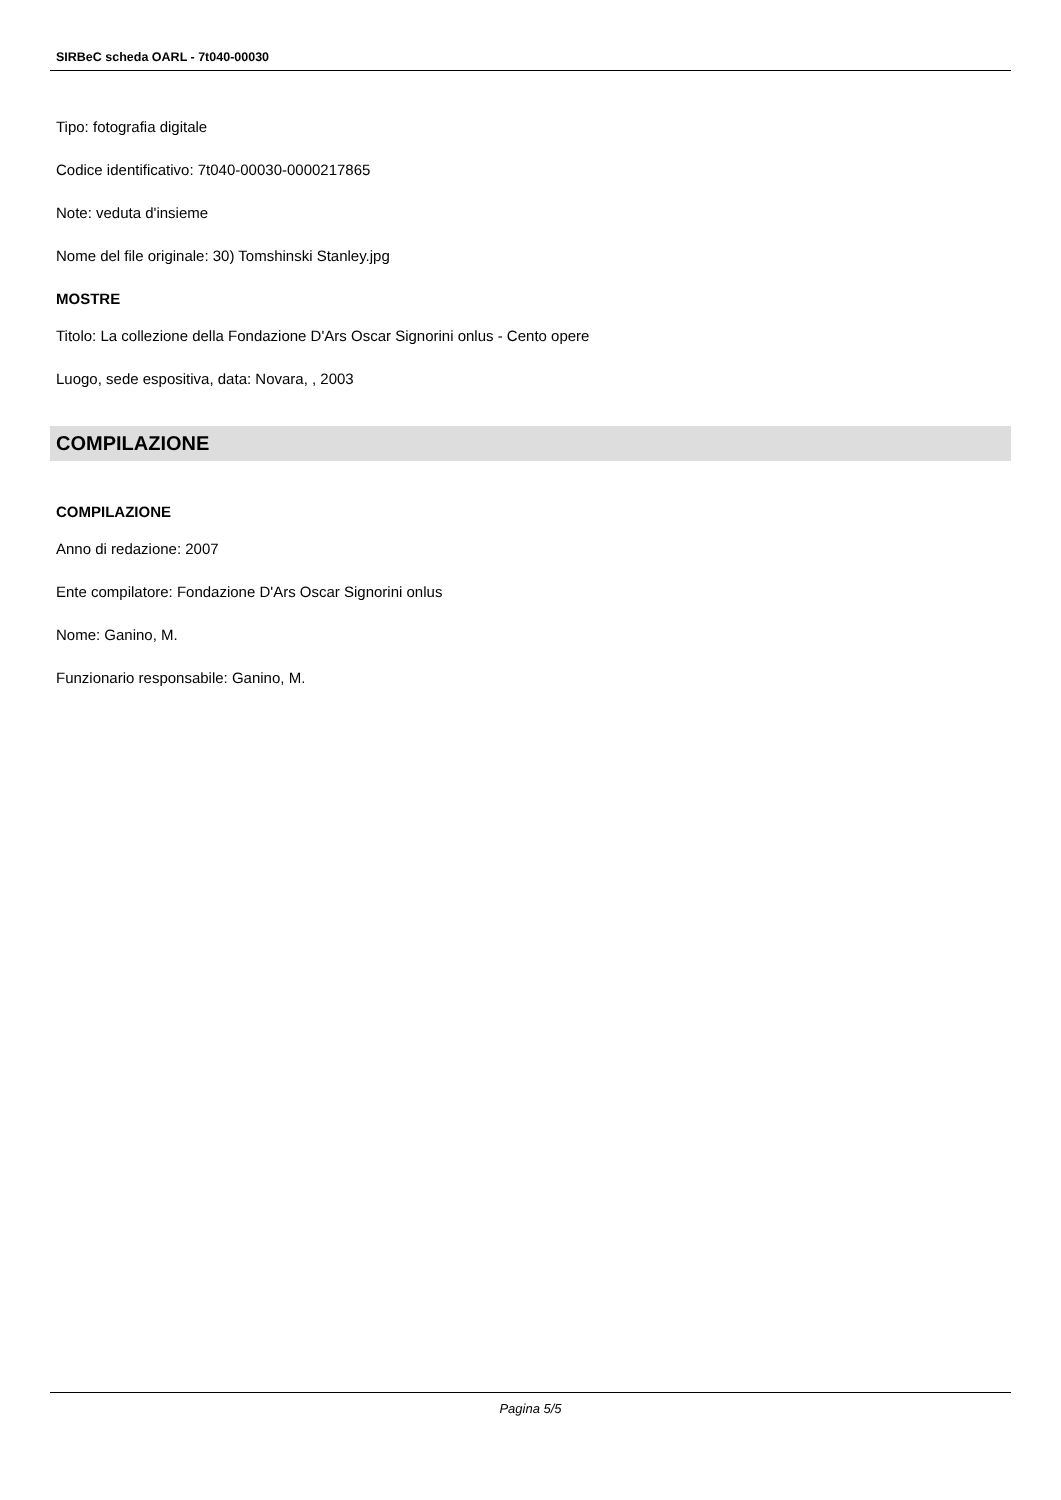SIRBeC scheda OARL - 7t040-00030
Tipo: fotografia digitale
Codice identificativo: 7t040-00030-0000217865
Note: veduta d'insieme
Nome del file originale: 30) Tomshinski Stanley.jpg
MOSTRE
Titolo: La collezione della Fondazione D'Ars Oscar Signorini onlus - Cento opere
Luogo, sede espositiva, data: Novara, , 2003
COMPILAZIONE
COMPILAZIONE
Anno di redazione: 2007
Ente compilatore: Fondazione D'Ars Oscar Signorini onlus
Nome: Ganino, M.
Funzionario responsabile: Ganino, M.
Pagina 5/5